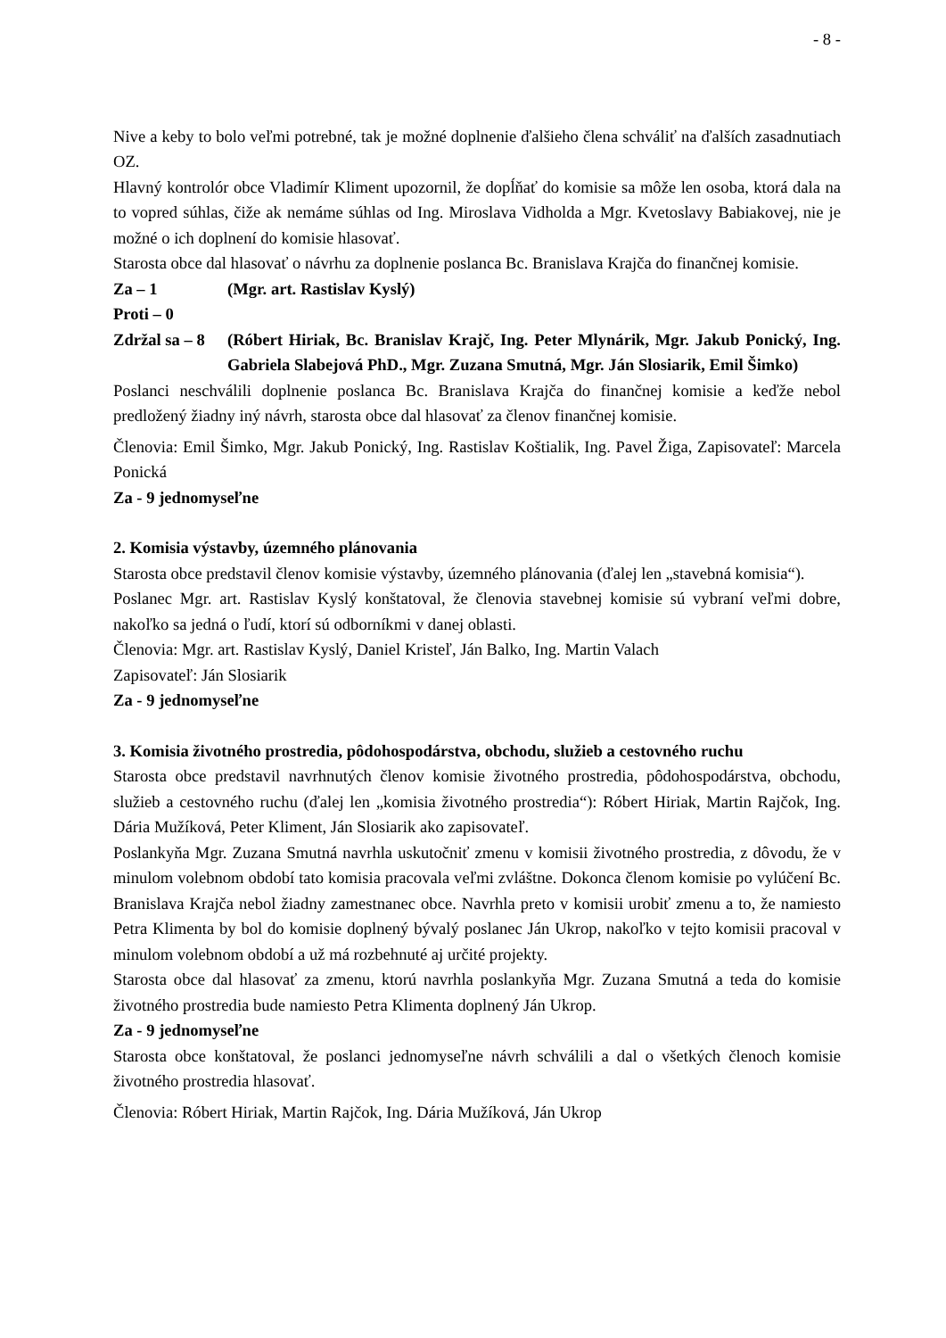- 8 -
Nive a keby to bolo veľmi potrebné, tak je možné doplnenie ďalšieho člena schváliť na ďalších zasadnutiach OZ.
Hlavný kontrolór obce Vladimír Kliment upozornil, že dopĺňať do komisie sa môže len osoba, ktorá dala na to vopred súhlas, čiže ak nemáme súhlas od Ing. Miroslava Vidholda a Mgr. Kvetoslavy Babiakovej, nie je možné o ich doplnení do komisie hlasovať.
Starosta obce dal hlasovať o návrhu za doplnenie poslanca Bc. Branislava Krajča do finančnej komisie.
Za – 1 (Mgr. art. Rastislav Kyslý)
Proti – 0
Zdržal sa – 8 (Róbert Hiriak, Bc. Branislav Krajč, Ing. Peter Mlynárik, Mgr. Jakub Ponický, Ing. Gabriela Slabejová PhD., Mgr. Zuzana Smutná, Mgr. Ján Slosiarik, Emil Šimko)
Poslanci neschválili doplnenie poslanca Bc. Branislava Krajča do finančnej komisie a keďže nebol predložený žiadny iný návrh, starosta obce dal hlasovať za členov finančnej komisie.
Členovia: Emil Šimko, Mgr. Jakub Ponický, Ing. Rastislav Koštialik, Ing. Pavel Žiga, Zapisovateľ: Marcela Ponická
Za - 9 jednomyseľne
2. Komisia výstavby, územného plánovania
Starosta obce predstavil členov komisie výstavby, územného plánovania (ďalej len „stavebná komisia“).
Poslanec Mgr. art. Rastislav Kyslý konštatoval, že členovia stavebnej komisie sú vybraní veľmi dobre, nakoľko sa jedná o ľudí, ktorí sú odborníkmi v danej oblasti.
Členovia: Mgr. art. Rastislav Kyslý, Daniel Kristeľ, Ján Balko, Ing. Martin Valach
Zapisovateľ: Ján Slosiarik
Za - 9 jednomyseľne
3. Komisia životného prostredia, pôdohospodárstva, obchodu, služieb a cestovného ruchu
Starosta obce predstavil navrhnutých členov komisie životného prostredia, pôdohospodárstva, obchodu, služieb a cestovného ruchu (ďalej len „komisia životného prostredia“): Róbert Hiriak, Martin Rajčok, Ing. Dária Mužíková, Peter Kliment, Ján Slosiarik ako zapisovateľ.
Poslankyňa Mgr. Zuzana Smutná navrhla uskutočniť zmenu v komisii životného prostredia, z dôvodu, že v minulom volebnom období tato komisia pracovala veľmi zvláštne. Dokonca členom komisie po vylúčení Bc. Branislava Krajča nebol žiadny zamestnanec obce. Navrhla preto v komisii urobiť zmenu a to, že namiesto Petra Klimenta by bol do komisie doplnený bývalý poslanec Ján Ukrop, nakoľko v tejto komisii pracoval v minulom volebnom období a už má rozbehnuté aj určité projekty.
Starosta obce dal hlasovať za zmenu, ktorú navrhla poslankyňa Mgr. Zuzana Smutná a teda do komisie životného prostredia bude namiesto Petra Klimenta doplnený Ján Ukrop.
Za - 9 jednomyseľne
Starosta obce konštatoval, že poslanci jednomyseľne návrh schválili a dal o všetkých členoch komisie životného prostredia hlasovať.
Členovia: Róbert Hiriak, Martin Rajčok, Ing. Dária Mužíková, Ján Ukrop